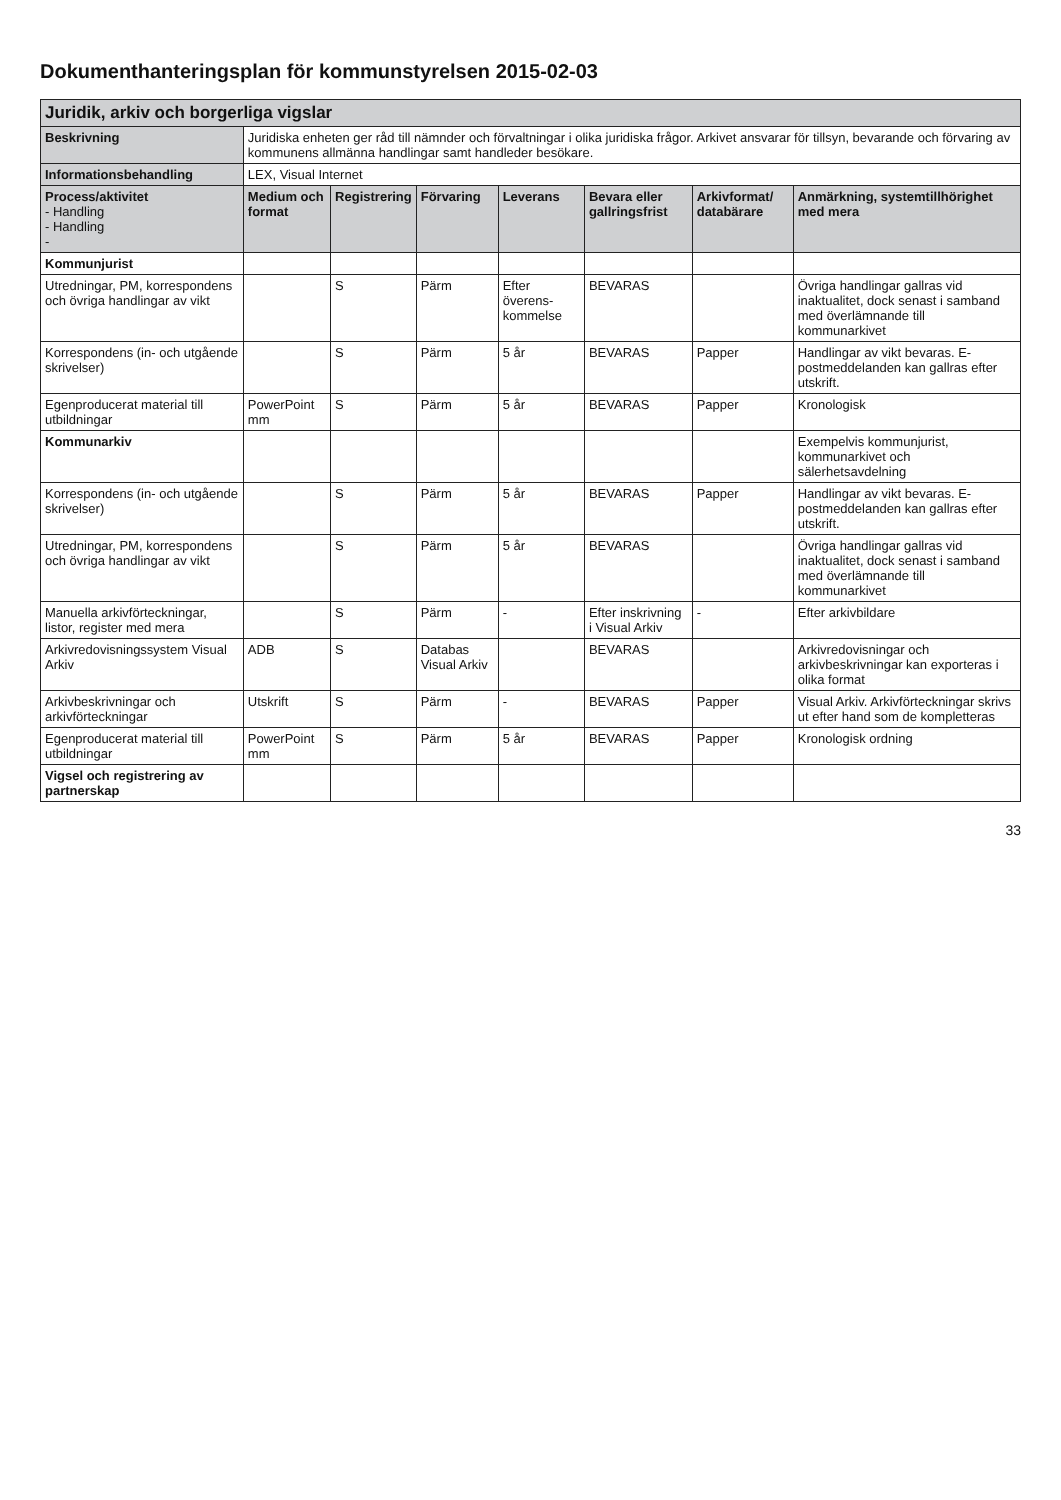Dokumenthanteringsplan för kommunstyrelsen 2015-02-03
| Juridik, arkiv och borgerliga vigslar | | | | | | | |
| Beskrivning | Juridiska enheten ger råd till nämnder och förvaltningar i olika juridiska frågor. Arkivet ansvarar för tillsyn, bevarande och förvaring av kommunens allmänna handlingar samt handleder besökare. | | | | | | |
| Informationsbehandling | LEX, Visual Internet | | | | | | |
| Process/aktivitet - Handling - Handling - | Medium och format | Registrering | Förvaring | Leverans | Bevara eller gallringsfrist | Arkivformat/ databärare | Anmärkning, systemtillhörighet med mera |
| Kommunjurist | | | | | | | |
| Utredningar, PM, korrespondens och övriga handlingar av vikt | | S | Pärm | Efter överens-kommelse | BEVARAS | | Övriga handlingar gallras vid inaktualitet, dock senast i samband med överlämnande till kommunarkivet |
| Korrespondens (in- och utgående skrivelser) | | S | Pärm | 5 år | BEVARAS | Papper | Handlingar av vikt bevaras. E-postmeddelanden kan gallras efter utskrift. |
| Egenproducerat material till utbildningar | PowerPoint mm | S | Pärm | 5 år | BEVARAS | Papper | Kronologisk |
| Kommunarkiv | | | | | | | Exempelvis kommunjurist, kommunarkivet och sälerhetsavdelning |
| Korrespondens (in- och utgående skrivelser) | | S | Pärm | 5 år | BEVARAS | Papper | Handlingar av vikt bevaras. E-postmeddelanden kan gallras efter utskrift. |
| Utredningar, PM, korrespondens och övriga handlingar av vikt | | S | Pärm | 5 år | BEVARAS | | Övriga handlingar gallras vid inaktualitet, dock senast i samband med överlämnande till kommunarkivet |
| Manuella arkivförteckningar, listor, register med mera | | S | Pärm | - | Efter inskrivning i Visual Arkiv | - | Efter arkivbildare |
| Arkivredovisningssystem Visual Arkiv | ADB | S | Databas Visual Arkiv | | BEVARAS | | Arkivredovisningar och arkivbeskrivningar kan exporteras i olika format |
| Arkivbeskrivningar och arkivförteckningar | Utskrift | S | Pärm | - | BEVARAS | Papper | Visual Arkiv. Arkivförteckningar skrivs ut efter hand som de kompletteras |
| Egenproducerat material till utbildningar | PowerPoint mm | S | Pärm | 5 år | BEVARAS | Papper | Kronologisk ordning |
| Vigsel och registrering av partnerskap | | | | | | | |
33